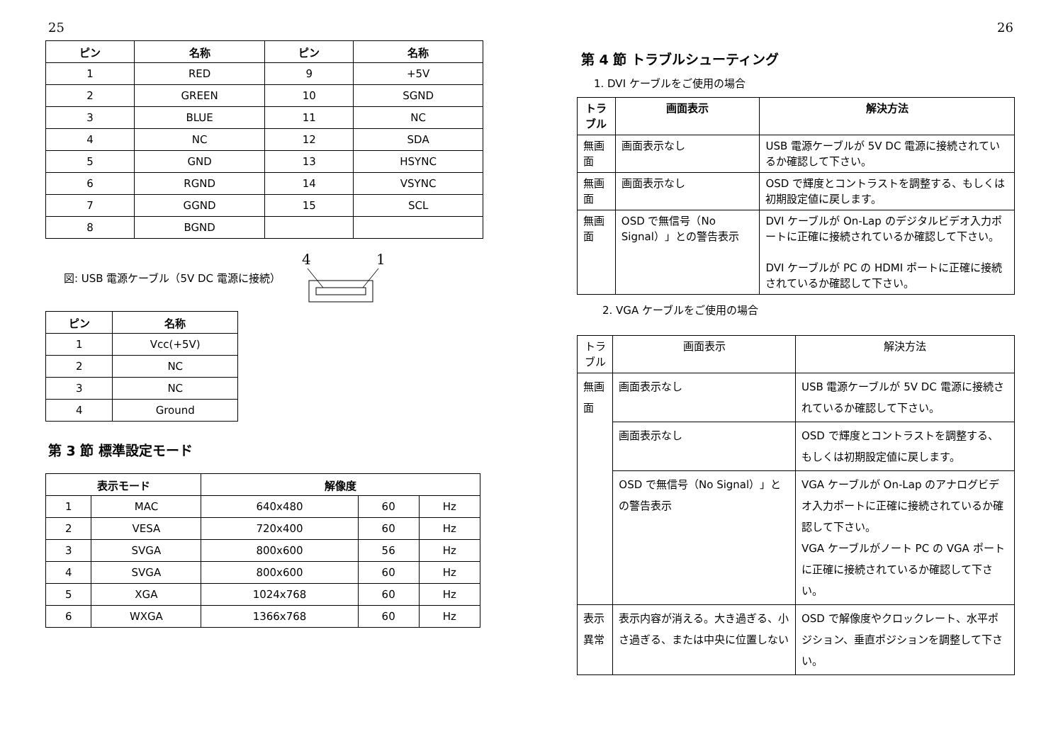25
| ピン | 名称 | ピン | 名称 |
| --- | --- | --- | --- |
| 1 | RED | 9 | +5V |
| 2 | GREEN | 10 | SGND |
| 3 | BLUE | 11 | NC |
| 4 | NC | 12 | SDA |
| 5 | GND | 13 | HSYNC |
| 6 | RGND | 14 | VSYNC |
| 7 | GGND | 15 | SCL |
| 8 | BGND | | |
図: USB 電源ケーブル（5V DC 電源に接続）
4
1
| ピン | 名称 |
| --- | --- |
| 1 | Vcc(+5V) |
| 2 | NC |
| 3 | NC |
| 4 | Ground |
第 3 節 標準設定モード
| 表示モード | | 解像度 | | |
| --- | --- | --- | --- | --- |
| 1 | MAC | 640x480 | 60 | Hz |
| 2 | VESA | 720x400 | 60 | Hz |
| 3 | SVGA | 800x600 | 56 | Hz |
| 4 | SVGA | 800x600 | 60 | Hz |
| 5 | XGA | 1024x768 | 60 | Hz |
| 6 | WXGA | 1366x768 | 60 | Hz |
26
第 4 節 トラブルシューティング
1. DVI ケーブルをご使用の場合
| トラブル | 画面表示 | 解決方法 |
| --- | --- | --- |
| 無画面 | 画面表示なし | USB 電源ケーブルが 5V DC 電源に接続されているか確認して下さい。 |
| 無画面 | 画面表示なし | OSD で輝度とコントラストを調整する、もしくは初期設定値に戻します。 |
| 無画面 | OSD で無信号（No Signal）」との警告表示 | DVI ケーブルが On-Lap のデジタルビデオ入力ポートに正確に接続されているか確認して下さい。 DVI ケーブルが PC の HDMI ポートに正確に接続されているか確認して下さい。 |
2. VGA ケーブルをご使用の場合
| トラブル | 画面表示 | 解決方法 |
| --- | --- | --- |
| 無画面 | 画面表示なし | USB 電源ケーブルが 5V DC 電源に接続されているか確認して下さい。 |
| | 画面表示なし | OSD で輝度とコントラストを調整する、もしくは初期設定値に戻します。 |
| | OSD で無信号（No Signal）」との警告表示 | VGA ケーブルが On-Lap のアナログビデオ入力ポートに正確に接続されているか確認して下さい。 VGA ケーブルがノート PC の VGA ポートに正確に接続されているか確認して下さい。 |
| 表示異常 | 表示内容が消える。大き過ぎる、小さ過ぎる、または中央に位置しない | OSD で解像度やクロックレート、水平ポジション、垂直ポジションを調整して下さい。 |